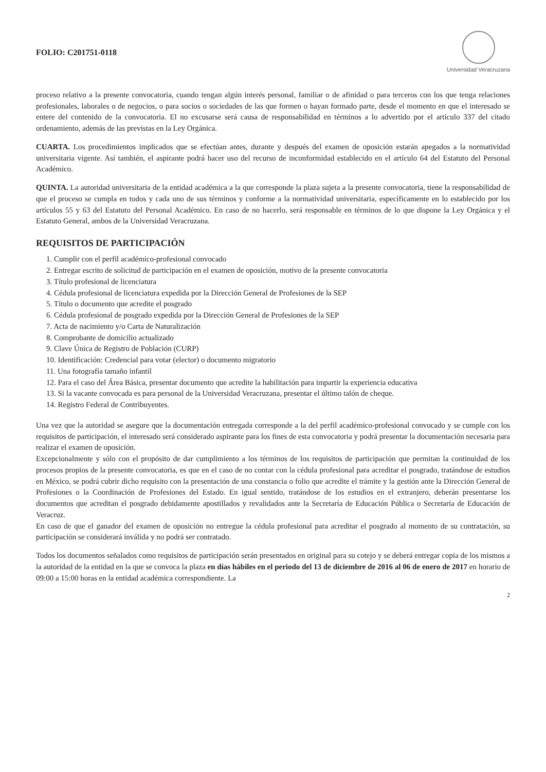FOLIO: C201751-0118
Universidad Veracruzana
proceso relativo a la presente convocatoria, cuando tengan algún interés personal, familiar o de afinidad o para terceros con los que tenga relaciones profesionales, laborales o de negocios, o para socios o sociedades de las que formen o hayan formado parte, desde el momento en que el interesado se entere del contenido de la convocatoria. El no excusarse será causa de responsabilidad en términos a lo advertido por el artículo 337 del citado ordenamiento, además de las previstas en la Ley Orgánica.
CUARTA. Los procedimientos implicados que se efectúan antes, durante y después del examen de oposición estarán apegados a la normatividad universitaria vigente. Así también, el aspirante podrá hacer uso del recurso de inconformidad establecido en el artículo 64 del Estatuto del Personal Académico.
QUINTA. La autoridad universitaria de la entidad académica a la que corresponde la plaza sujeta a la presente convocatoria, tiene la responsabilidad de que el proceso se cumpla en todos y cada uno de sus términos y conforme a la normatividad universitaria, específicamente en lo establecido por los artículos 55 y 63 del Estatuto del Personal Académico. En caso de no hacerlo, será responsable en términos de lo que dispone la Ley Orgánica y el Estatuto General, ambos de la Universidad Veracruzana.
REQUISITOS DE PARTICIPACIÓN
1. Cumplir con el perfil académico-profesional convocado
2. Entregar escrito de solicitud de participación en el examen de oposición, motivo de la presente convocatoria
3. Título profesional de licenciatura
4. Cédula profesional de licenciatura expedida por la Dirección General de Profesiones de la SEP
5. Título o documento que acredite el posgrado
6. Cédula profesional de posgrado expedida por la Dirección General de Profesiones de la SEP
7. Acta de nacimiento y/o Carta de Naturalización
8. Comprobante de domicilio actualizado
9. Clave Única de Registro de Población (CURP)
10. Identificación: Credencial para votar (elector) o documento migratorio
11. Una fotografía tamaño infantil
12. Para el caso del Área Básica, presentar documento que acredite la habilitación para impartir la experiencia educativa
13. Si la vacante convocada es para personal de la Universidad Veracruzana, presentar el último talón de cheque.
14. Registro Federal de Contribuyentes.
Una vez que la autoridad se asegure que la documentación entregada corresponde a la del perfil académico-profesional convocado y se cumple con los requisitos de participación, el interesado será considerado aspirante para los fines de esta convocatoria y podrá presentar la documentación necesaria para realizar el examen de oposición.
Excepcionalmente y sólo con el propósito de dar cumplimiento a los términos de los requisitos de participación que permitan la continuidad de los procesos propios de la presente convocatoria, es que en el caso de no contar con la cédula profesional para acreditar el posgrado, tratándose de estudios en México, se podrá cubrir dicho requisito con la presentación de una constancia o folio que acredite el trámite y la gestión ante la Dirección General de Profesiones o la Coordinación de Profesiones del Estado. En igual sentido, tratándose de los estudios en el extranjero, deberán presentarse los documentos que acreditan el posgrado debidamente apostillados y revalidados ante la Secretaría de Educación Pública o Secretaría de Educación de Veracruz.
En caso de que el ganador del examen de oposición no entregue la cédula profesional para acreditar el posgrado al momento de su contratación, su participación se considerará inválida y no podrá ser contratado.
Todos los documentos señalados como requisitos de participación serán presentados en original para su cotejo y se deberá entregar copia de los mismos a la autoridad de la entidad en la que se convoca la plaza en días hábiles en el periodo del 13 de diciembre de 2016 al 06 de enero de 2017 en horario de 09:00 a 15:00 horas en la entidad académica correspondiente. La
2